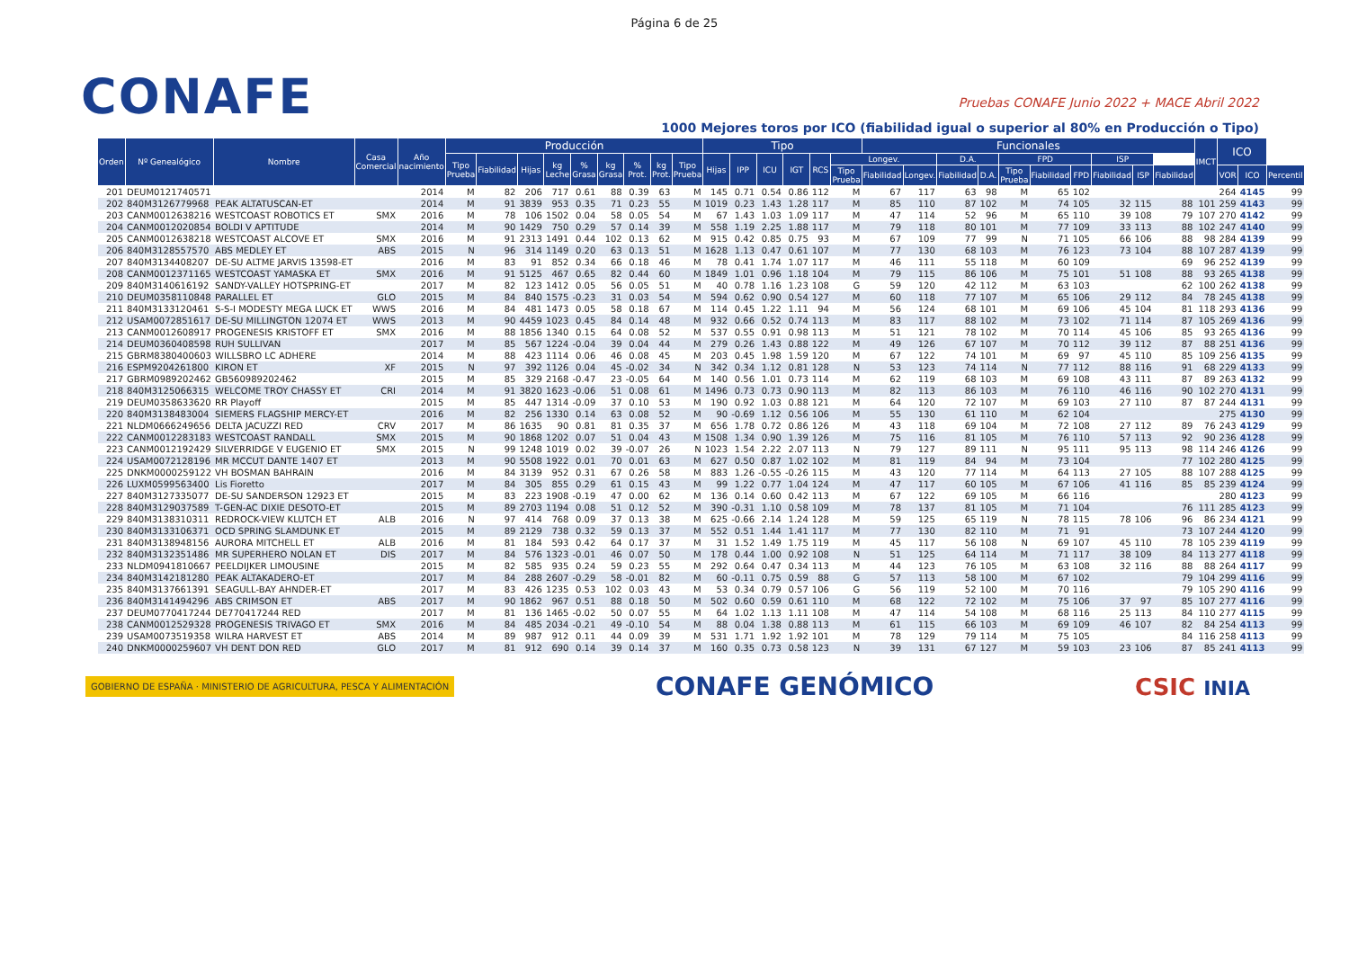Página 6 de 25
CONAFE
Pruebas CONAFE Junio 2022 + MACE Abril 2022
1000 Mejores toros por ICO (fiabilidad igual o superior al 80% en Producción o Tipo)
| Orden | Nº Genealógico | Nombre | Casa Comercial | Año nacimiento | Producción | | | | | | | | | Tipo | | | | | | Funcionales | | | | | | | | | | IMCT | ICO | | |
| --- | --- | --- | --- | --- | --- | --- | --- | --- | --- | --- | --- | --- | --- | --- | --- | --- | --- | --- | --- | --- | --- | --- | --- | --- | --- | --- | --- | --- | --- | --- | --- | --- | --- |
| | | | | | Tipo Prueba | Fiabilidad | Hijas | kg Leche | % Grasa | kg Grasa | % Prot. | kg Prot. | Tipo Prueba | Hijas | IPP | ICU | IGT | RCS | Longev. | | | D.A. | | FPD | | | ISP | | | | | | |
| | | | | | | | | | | | | | | | | | | | Tipo Prueba | Fiabilidad | Longev. | Fiabilidad | D.A. | Tipo Prueba | Fiabilidad | FPD | Fiabilidad | ISP | Fiabilidad | | VOR | ICO | Percentil |
| 201 | DEUM0121740571 | | | 2014 | M | 82 | 206 | 717 | 0.61 | 88 | 0.39 | 63 | M | 145 | 0.71 | 0.54 | 0.86 | 112 | M | 67 | 117 | 63 | 98 | M | 65 | 102 | | | | | 264 | 4145 | 99 |
| 202 | 840M3126779968 | PEAK ALTATUSCAN-ET | | 2014 | M | 91 | 3839 | 953 | 0.35 | 71 | 0.23 | 55 | M | 1019 | 0.23 | 1.43 | 1.28 | 117 | M | 85 | 110 | 87 | 102 | M | 74 | 105 | 32 | 115 | 88 | 101 | 259 | 4143 | 99 |
| 203 | CANM0012638216 | WESTCOAST ROBOTICS ET | SMX | 2016 | M | 78 | 106 | 1502 | 0.04 | 58 | 0.05 | 54 | M | 67 | 1.43 | 1.03 | 1.09 | 117 | M | 47 | 114 | 52 | 96 | M | 65 | 110 | 39 | 108 | 79 | 107 | 270 | 4142 | 99 |
| 204 | CANM0012020854 | BOLDI V APTITUDE | | 2014 | M | 90 | 1429 | 750 | 0.29 | 57 | 0.14 | 39 | M | 558 | 1.19 | 2.25 | 1.88 | 117 | M | 79 | 118 | 80 | 101 | M | 77 | 109 | 33 | 113 | 88 | 102 | 247 | 4140 | 99 |
| 205 | CANM0012638218 | WESTCOAST ALCOVE ET | SMX | 2016 | M | 91 | 2313 | 1491 | 0.44 | 102 | 0.13 | 62 | M | 915 | 0.42 | 0.85 | 0.75 | 93 | M | 67 | 109 | 77 | 99 | N | 71 | 105 | 66 | 106 | 88 | 98 | 284 | 4139 | 99 |
| 206 | 840M3128557570 | ABS MEDLEY ET | ABS | 2015 | N | 96 | 314 | 1149 | 0.20 | 63 | 0.13 | 51 | M | 1628 | 1.13 | 0.47 | 0.61 | 107 | M | 77 | 130 | 68 | 103 | M | 76 | 123 | 73 | 104 | 88 | 107 | 287 | 4139 | 99 |
| 207 | 840M3134408207 | DE-SU ALTME JARVIS 13598-ET | | 2016 | M | 83 | 91 | 852 | 0.34 | 66 | 0.18 | 46 | M | 78 | 0.41 | 1.74 | 1.07 | 117 | M | 46 | 111 | 55 | 118 | M | 60 | 109 | | | 69 | 96 | 252 | 4139 | 99 |
| 208 | CANM0012371165 | WESTCOAST YAMASKA ET | SMX | 2016 | M | 91 | 5125 | 467 | 0.65 | 82 | 0.44 | 60 | M | 1849 | 1.01 | 0.96 | 1.18 | 104 | M | 79 | 115 | 86 | 106 | M | 75 | 101 | 51 | 108 | 88 | 93 | 265 | 4138 | 99 |
| 209 | 840M3140616192 | SANDY-VALLEY HOTSPRING-ET | | 2017 | M | 82 | 123 | 1412 | 0.05 | 56 | 0.05 | 51 | M | 40 | 0.78 | 1.16 | 1.23 | 108 | G | 59 | 120 | 42 | 112 | M | 63 | 103 | | | 62 | 100 | 262 | 4138 | 99 |
| 210 | DEUM0358110848 | PARALLEL ET | GLO | 2015 | M | 84 | 840 | 1575 | -0.23 | 31 | 0.03 | 54 | M | 594 | 0.62 | 0.90 | 0.54 | 127 | M | 60 | 118 | 77 | 107 | M | 65 | 106 | 29 | 112 | 84 | 78 | 245 | 4138 | 99 |
| 211 | 840M3133120461 | S-S-I MODESTY MEGA LUCK ET | WWS | 2016 | M | 84 | 481 | 1473 | 0.05 | 58 | 0.18 | 67 | M | 114 | 0.45 | 1.22 | 1.11 | 94 | M | 56 | 124 | 68 | 101 | M | 69 | 106 | 45 | 104 | 81 | 118 | 293 | 4136 | 99 |
| 212 | USAM0072851617 | DE-SU MILLINGTON 12074 ET | WWS | 2013 | M | 90 | 4459 | 1023 | 0.45 | 84 | 0.14 | 48 | M | 932 | 0.66 | 0.52 | 0.74 | 113 | M | 83 | 117 | 88 | 102 | M | 73 | 102 | 71 | 114 | 87 | 105 | 269 | 4136 | 99 |
| 213 | CANM0012608917 | PROGENESIS KRISTOFF ET | SMX | 2016 | M | 88 | 1856 | 1340 | 0.15 | 64 | 0.08 | 52 | M | 537 | 0.55 | 0.91 | 0.98 | 113 | M | 51 | 121 | 78 | 102 | M | 70 | 114 | 45 | 106 | 85 | 93 | 265 | 4136 | 99 |
| 214 | DEUM0360408598 | RUH SULLIVAN | | 2017 | M | 85 | 567 | 1224 | -0.04 | 39 | 0.04 | 44 | M | 279 | 0.26 | 1.43 | 0.88 | 122 | M | 49 | 126 | 67 | 107 | M | 70 | 112 | 39 | 112 | 87 | 88 | 251 | 4136 | 99 |
| 215 | GBRM8380400603 | WILLSBRO LC ADHERE | | 2014 | M | 88 | 423 | 1114 | 0.06 | 46 | 0.08 | 45 | M | 203 | 0.45 | 1.98 | 1.59 | 120 | M | 67 | 122 | 74 | 101 | M | 69 | 97 | 45 | 110 | 85 | 109 | 256 | 4135 | 99 |
| 216 | ESPM9204261800 | KIRON ET | XF | 2015 | N | 97 | 392 | 1126 | 0.04 | 45 | -0.02 | 34 | N | 342 | 0.34 | 1.12 | 0.81 | 128 | N | 53 | 123 | 74 | 114 | N | 77 | 112 | 88 | 116 | 91 | 68 | 229 | 4133 | 99 |
| 217 | GBRM0989202462 | GB560989202462 | | 2015 | M | 85 | 329 | 2168 | -0.47 | 23 | -0.05 | 64 | M | 140 | 0.56 | 1.01 | 0.73 | 114 | M | 62 | 119 | 68 | 103 | M | 69 | 108 | 43 | 111 | 87 | 89 | 263 | 4132 | 99 |
| 218 | 840M3125066315 | WELCOME TROY CHASSY ET | CRI | 2014 | M | 91 | 3820 | 1623 | -0.06 | 51 | 0.08 | 61 | M | 1496 | 0.73 | 0.73 | 0.90 | 113 | M | 82 | 113 | 86 | 103 | M | 76 | 110 | 46 | 116 | 90 | 102 | 270 | 4131 | 99 |
| 219 | DEUM0358633620 | RR Playoff | | 2015 | M | 85 | 447 | 1314 | -0.09 | 37 | 0.10 | 53 | M | 190 | 0.92 | 1.03 | 0.88 | 121 | M | 64 | 120 | 72 | 107 | M | 69 | 103 | 27 | 110 | 87 | 87 | 244 | 4131 | 99 |
| 220 | 840M3138483004 | SIEMERS FLAGSHIP MERCY-ET | | 2016 | M | 82 | 256 | 1330 | 0.14 | 63 | 0.08 | 52 | M | 90 | -0.69 | 1.12 | 0.56 | 106 | M | 55 | 130 | 61 | 110 | M | 62 | 104 | | | | | 275 | 4130 | 99 |
| 221 | NLDM0666249656 | DELTA JACUZZI RED | CRV | 2017 | M | 86 | 1635 | 90 | 0.81 | 81 | 0.35 | 37 | M | 656 | 1.78 | 0.72 | 0.86 | 126 | M | 43 | 118 | 69 | 104 | M | 72 | 108 | 27 | 112 | 89 | 76 | 243 | 4129 | 99 |
| 222 | CANM0012283183 | WESTCOAST RANDALL | SMX | 2015 | M | 90 | 1868 | 1202 | 0.07 | 51 | 0.04 | 43 | M | 1508 | 1.34 | 0.90 | 1.39 | 126 | M | 75 | 116 | 81 | 105 | M | 76 | 110 | 57 | 113 | 92 | 90 | 236 | 4128 | 99 |
| 223 | CANM0012192429 | SILVERRIDGE V EUGENIO ET | SMX | 2015 | N | 99 | 1248 | 1019 | 0.02 | 39 | -0.07 | 26 | N | 1023 | 1.54 | 2.22 | 2.07 | 113 | N | 79 | 127 | 89 | 111 | N | 95 | 111 | 95 | 113 | 98 | 114 | 246 | 4126 | 99 |
| 224 | USAM0072128196 | MR MCCUT DANTE 1407 ET | | 2013 | M | 90 | 5508 | 1922 | 0.01 | 70 | 0.01 | 63 | M | 627 | 0.50 | 0.87 | 1.02 | 102 | M | 81 | 119 | 84 | 94 | M | 73 | 104 | | | 77 | 102 | 280 | 4125 | 99 |
| 225 | DNKM0000259122 | VH BOSMAN BAHRAIN | | 2016 | M | 84 | 3139 | 952 | 0.31 | 67 | 0.26 | 58 | M | 883 | 1.26 | -0.55 | -0.26 | 115 | M | 43 | 120 | 77 | 114 | M | 64 | 113 | 27 | 105 | 88 | 107 | 288 | 4125 | 99 |
| 226 | LUXM0599563400 | Lis Fioretto | | 2017 | M | 84 | 305 | 855 | 0.29 | 61 | 0.15 | 43 | M | 99 | 1.22 | 0.77 | 1.04 | 124 | M | 47 | 117 | 60 | 105 | M | 67 | 106 | 41 | 116 | 85 | 85 | 239 | 4124 | 99 |
| 227 | 840M3127335077 | DE-SU SANDERSON 12923 ET | | 2015 | M | 83 | 223 | 1908 | -0.19 | 47 | 0.00 | 62 | M | 136 | 0.14 | 0.60 | 0.42 | 113 | M | 67 | 122 | 69 | 105 | M | 66 | 116 | | | | | 280 | 4123 | 99 |
| 228 | 840M3129037589 | T-GEN-AC DIXIE DESOTO-ET | | 2015 | M | 89 | 2703 | 1194 | 0.08 | 51 | 0.12 | 52 | M | 390 | -0.31 | 1.10 | 0.58 | 109 | M | 78 | 137 | 81 | 105 | M | 71 | 104 | | | 76 | 111 | 285 | 4123 | 99 |
| 229 | 840M3138310311 | REDROCK-VIEW KLUTCH ET | ALB | 2016 | N | 97 | 414 | 768 | 0.09 | 37 | 0.13 | 38 | M | 625 | -0.66 | 2.14 | 1.24 | 128 | M | 59 | 125 | 65 | 119 | N | 78 | 115 | 78 | 106 | 96 | 86 | 234 | 4121 | 99 |
| 230 | 840M3133106371 | OCD SPRING SLAMDUNK ET | | 2015 | M | 89 | 2129 | 738 | 0.32 | 59 | 0.13 | 37 | M | 552 | 0.51 | 1.44 | 1.41 | 117 | M | 77 | 130 | 82 | 110 | M | 71 | 91 | | | 73 | 107 | 244 | 4120 | 99 |
| 231 | 840M3138948156 | AURORA MITCHELL ET | ALB | 2016 | M | 81 | 184 | 593 | 0.42 | 64 | 0.17 | 37 | M | 31 | 1.52 | 1.49 | 1.75 | 119 | M | 45 | 117 | 56 | 108 | N | 69 | 107 | 45 | 110 | 78 | 105 | 239 | 4119 | 99 |
| 232 | 840M3132351486 | MR SUPERHERO NOLAN ET | DIS | 2017 | M | 84 | 576 | 1323 | -0.01 | 46 | 0.07 | 50 | M | 178 | 0.44 | 1.00 | 0.92 | 108 | N | 51 | 125 | 64 | 114 | M | 71 | 117 | 38 | 109 | 84 | 113 | 277 | 4118 | 99 |
| 233 | NLDM0941810667 | PEELDIJKER LIMOUSINE | | 2015 | M | 82 | 585 | 935 | 0.24 | 59 | 0.23 | 55 | M | 292 | 0.64 | 0.47 | 0.34 | 113 | M | 44 | 123 | 76 | 105 | M | 63 | 108 | 32 | 116 | 88 | 88 | 264 | 4117 | 99 |
| 234 | 840M3142181280 | PEAK ALTAKADERO-ET | | 2017 | M | 84 | 288 | 2607 | -0.29 | 58 | -0.01 | 82 | M | 60 | -0.11 | 0.75 | 0.59 | 88 | G | 57 | 113 | 58 | 100 | M | 67 | 102 | | | 79 | 104 | 299 | 4116 | 99 |
| 235 | 840M3137661391 | SEAGULL-BAY AHNDER-ET | | 2017 | M | 83 | 426 | 1235 | 0.53 | 102 | 0.03 | 43 | M | 53 | 0.34 | 0.79 | 0.57 | 106 | G | 56 | 119 | 52 | 100 | M | 70 | 116 | | | 79 | 105 | 290 | 4116 | 99 |
| 236 | 840M3141494296 | ABS CRIMSON ET | ABS | 2017 | M | 90 | 1862 | 967 | 0.51 | 88 | 0.18 | 50 | M | 502 | 0.60 | 0.59 | 0.61 | 110 | M | 68 | 122 | 72 | 102 | M | 75 | 106 | 37 | 97 | 85 | 107 | 277 | 4116 | 99 |
| 237 | DEUM0770417244 | DE770417244 RED | | 2017 | M | 81 | 136 | 1465 | -0.02 | 50 | 0.07 | 55 | M | 64 | 1.02 | 1.13 | 1.11 | 108 | M | 47 | 114 | 54 | 108 | M | 68 | 116 | 25 | 113 | 84 | 110 | 277 | 4115 | 99 |
| 238 | CANM0012529328 | PROGENESIS TRIVAGO ET | SMX | 2016 | M | 84 | 485 | 2034 | -0.21 | 49 | -0.10 | 54 | M | 88 | 0.04 | 1.38 | 0.88 | 113 | M | 61 | 115 | 66 | 103 | M | 69 | 109 | 46 | 107 | 82 | 84 | 254 | 4113 | 99 |
| 239 | USAM0073519358 | WILRA HARVEST ET | ABS | 2014 | M | 89 | 987 | 912 | 0.11 | 44 | 0.09 | 39 | M | 531 | 1.71 | 1.92 | 1.92 | 101 | M | 78 | 129 | 79 | 114 | M | 75 | 105 | | | 84 | 116 | 258 | 4113 | 99 |
| 240 | DNKM0000259607 | VH DENT DON RED | GLO | 2017 | M | 81 | 912 | 690 | 0.14 | 39 | 0.14 | 37 | M | 160 | 0.35 | 0.73 | 0.58 | 123 | N | 39 | 131 | 67 | 127 | M | 59 | 103 | 23 | 106 | 87 | 85 | 241 | 4113 | 99 |
GOBIERNO DE ESPAÑA · MINISTERIO DE AGRICULTURA, PESCA Y ALIMENTACIÓN
CONAFE GENÓMICO CSIC INIA